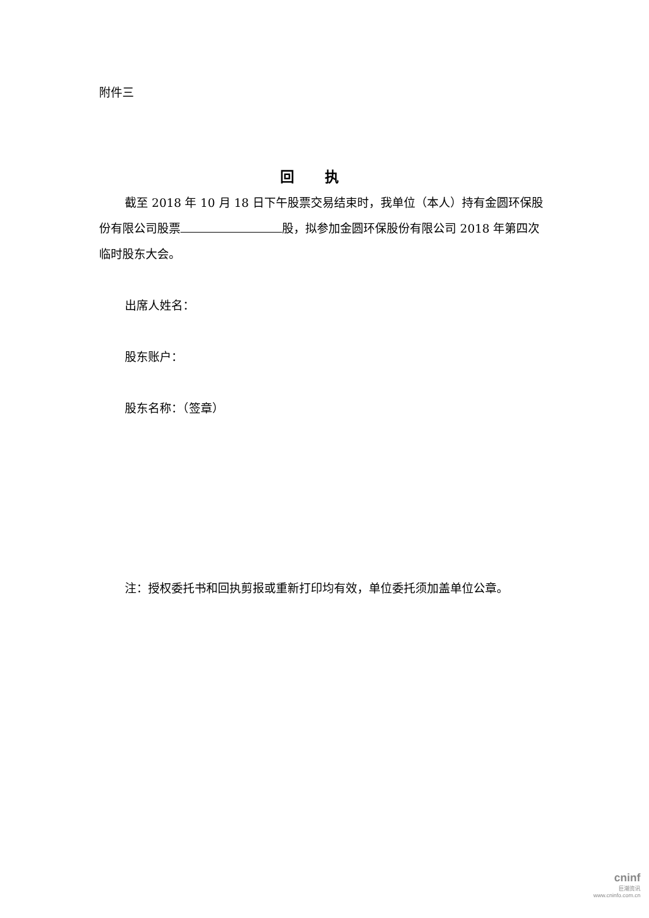附件三
回执
截至 2018 年 10 月 18 日下午股票交易结束时，我单位（本人）持有金圆环保股份有限公司股票 股，拟参加金圆环保股份有限公司 2018 年第四次临时股东大会。
出席人姓名：
股东账户：
股东名称：（签章）
注：授权委托书和回执剪报或重新打印均有效，单位委托须加盖单位公章。
cninf
巨潮资讯
www.cninfo.com.cn